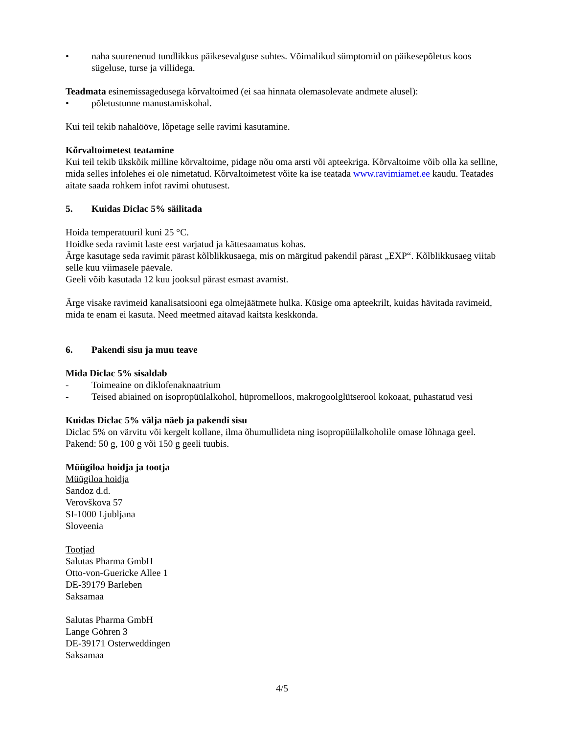• naha suurenenud tundlikkus päikesevalguse suhtes. Võimalikud sümptomid on päikesepõletus koos sügeluse, turse ja villidega.
Teadmata esinemissagedusega kõrvaltoimed (ei saa hinnata olemasolevate andmete alusel):
• põletustunne manustamiskohal.
Kui teil tekib nahalööve, lõpetage selle ravimi kasutamine.
Kõrvaltoimetest teatamine
Kui teil tekib ükskõik milline kõrvaltoime, pidage nõu oma arsti või apteekriga. Kõrvaltoime võib olla ka selline, mida selles infolehes ei ole nimetatud. Kõrvaltoimetest võite ka ise teatada www.ravimiamet.ee kaudu. Teatades aitate saada rohkem infot ravimi ohutusest.
5. Kuidas Diclac 5% säilitada
Hoida temperatuuril kuni 25 °C.
Hoidke seda ravimit laste eest varjatud ja kättesaamatus kohas.
Ärge kasutage seda ravimit pärast kõlblikkusaega, mis on märgitud pakendil pärast „EXP“. Kõlblikkusaeg viitab selle kuu viimasele päevale.
Geeli võib kasutada 12 kuu jooksul pärast esmast avamist.
Ärge visake ravimeid kanalisatsiooni ega olmejäätmete hulka. Küsige oma apteekrilt, kuidas hävitada ravimeid, mida te enam ei kasuta. Need meetmed aitavad kaitsta keskkonda.
6. Pakendi sisu ja muu teave
Mida Diclac 5% sisaldab
- Toimeaine on diklofenaknaatrium
- Teised abiained on isopropüülalkohol, hüpromelloos, makrogoolglütserool kokoaat, puhastatud vesi
Kuidas Diclac 5% välja näeb ja pakendi sisu
Diclac 5% on värvitu või kergelt kollane, ilma õhumullideta ning isopropüülalkoholile omase lõhnaga geel.
Pakend: 50 g, 100 g või 150 g geeli tuubis.
Müügiloa hoidja ja tootja
Müügiloa hoidja
Sandoz d.d.
Verovškova 57
SI-1000 Ljubljana
Sloveenia
Tootjad
Salutas Pharma GmbH
Otto-von-Guericke Allee 1
DE-39179 Barleben
Saksamaa
Salutas Pharma GmbH
Lange Göhren 3
DE-39171 Osterweddingen
Saksamaa
4/5